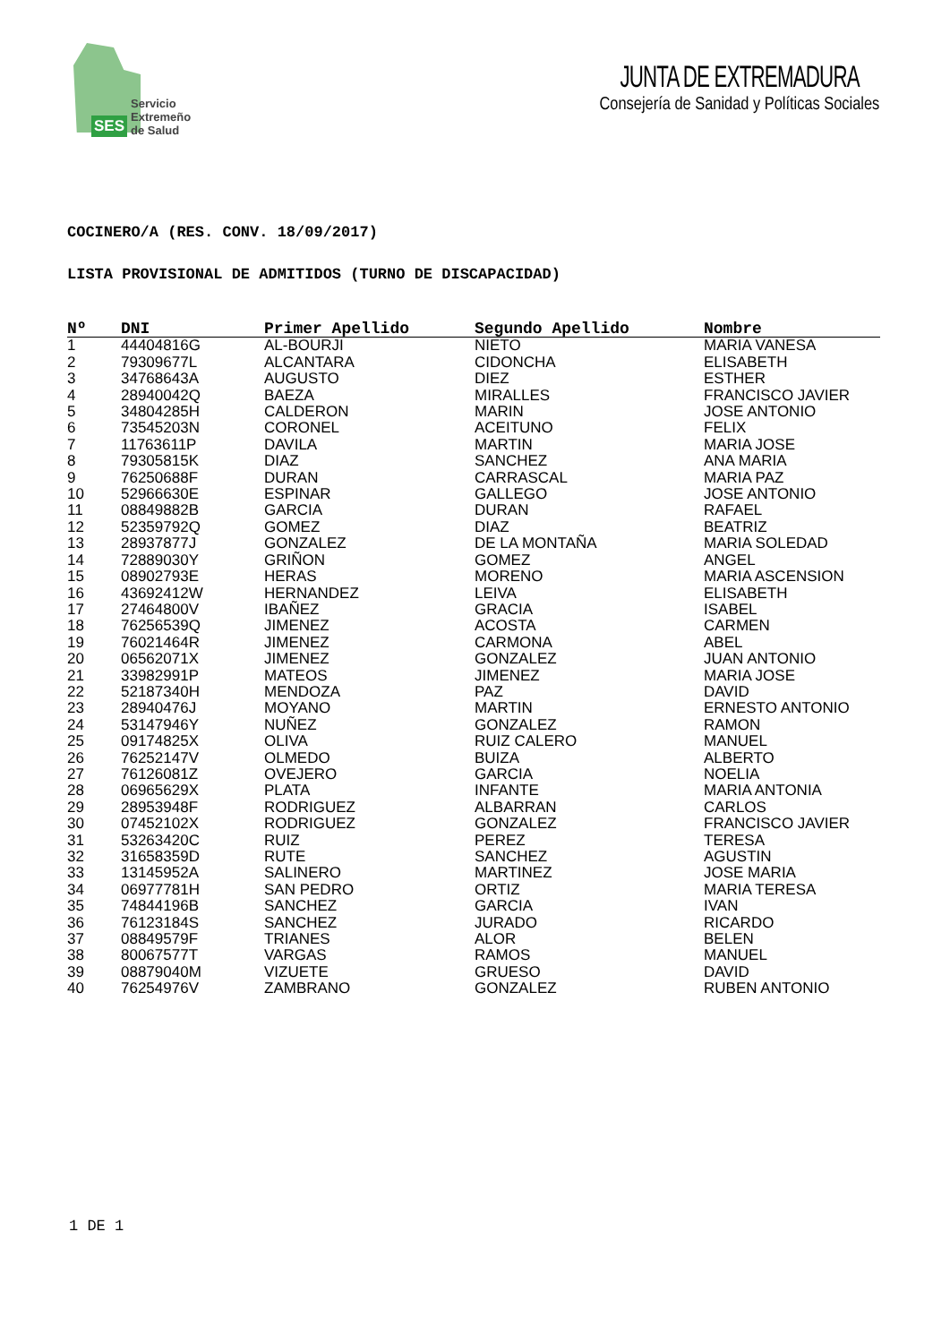SES Servicio
Extremeño
de Salud
JUNTA DE EXTREMADURA
Consejería de Sanidad y Políticas Sociales
COCINERO/A (RES. CONV. 18/09/2017)
LISTA PROVISIONAL DE ADMITIDOS (TURNO DE DISCAPACIDAD)
| Nº | DNI | Primer Apellido | Segundo Apellido | Nombre |
| --- | --- | --- | --- | --- |
| 1 | 44404816G | AL-BOURJI | NIETO | MARIA VANESA |
| 2 | 79309677L | ALCANTARA | CIDONCHA | ELISABETH |
| 3 | 34768643A | AUGUSTO | DIEZ | ESTHER |
| 4 | 28940042Q | BAEZA | MIRALLES | FRANCISCO JAVIER |
| 5 | 34804285H | CALDERON | MARIN | JOSE ANTONIO |
| 6 | 73545203N | CORONEL | ACEITUNO | FELIX |
| 7 | 11763611P | DAVILA | MARTIN | MARIA JOSE |
| 8 | 79305815K | DIAZ | SANCHEZ | ANA MARIA |
| 9 | 76250688F | DURAN | CARRASCAL | MARIA PAZ |
| 10 | 52966630E | ESPINAR | GALLEGO | JOSE ANTONIO |
| 11 | 08849882B | GARCIA | DURAN | RAFAEL |
| 12 | 52359792Q | GOMEZ | DIAZ | BEATRIZ |
| 13 | 28937877J | GONZALEZ | DE LA MONTAÑA | MARIA SOLEDAD |
| 14 | 72889030Y | GRIÑON | GOMEZ | ANGEL |
| 15 | 08902793E | HERAS | MORENO | MARIA ASCENSION |
| 16 | 43692412W | HERNANDEZ | LEIVA | ELISABETH |
| 17 | 27464800V | IBAÑEZ | GRACIA | ISABEL |
| 18 | 76256539Q | JIMENEZ | ACOSTA | CARMEN |
| 19 | 76021464R | JIMENEZ | CARMONA | ABEL |
| 20 | 06562071X | JIMENEZ | GONZALEZ | JUAN ANTONIO |
| 21 | 33982991P | MATEOS | JIMENEZ | MARIA JOSE |
| 22 | 52187340H | MENDOZA | PAZ | DAVID |
| 23 | 28940476J | MOYANO | MARTIN | ERNESTO ANTONIO |
| 24 | 53147946Y | NUÑEZ | GONZALEZ | RAMON |
| 25 | 09174825X | OLIVA | RUIZ CALERO | MANUEL |
| 26 | 76252147V | OLMEDO | BUIZA | ALBERTO |
| 27 | 76126081Z | OVEJERO | GARCIA | NOELIA |
| 28 | 06965629X | PLATA | INFANTE | MARIA ANTONIA |
| 29 | 28953948F | RODRIGUEZ | ALBARRAN | CARLOS |
| 30 | 07452102X | RODRIGUEZ | GONZALEZ | FRANCISCO JAVIER |
| 31 | 53263420C | RUIZ | PEREZ | TERESA |
| 32 | 31658359D | RUTE | SANCHEZ | AGUSTIN |
| 33 | 13145952A | SALINERO | MARTINEZ | JOSE MARIA |
| 34 | 06977781H | SAN PEDRO | ORTIZ | MARIA TERESA |
| 35 | 74844196B | SANCHEZ | GARCIA | IVAN |
| 36 | 76123184S | SANCHEZ | JURADO | RICARDO |
| 37 | 08849579F | TRIANES | ALOR | BELEN |
| 38 | 80067577T | VARGAS | RAMOS | MANUEL |
| 39 | 08879040M | VIZUETE | GRUESO | DAVID |
| 40 | 76254976V | ZAMBRANO | GONZALEZ | RUBEN ANTONIO |
1 DE 1